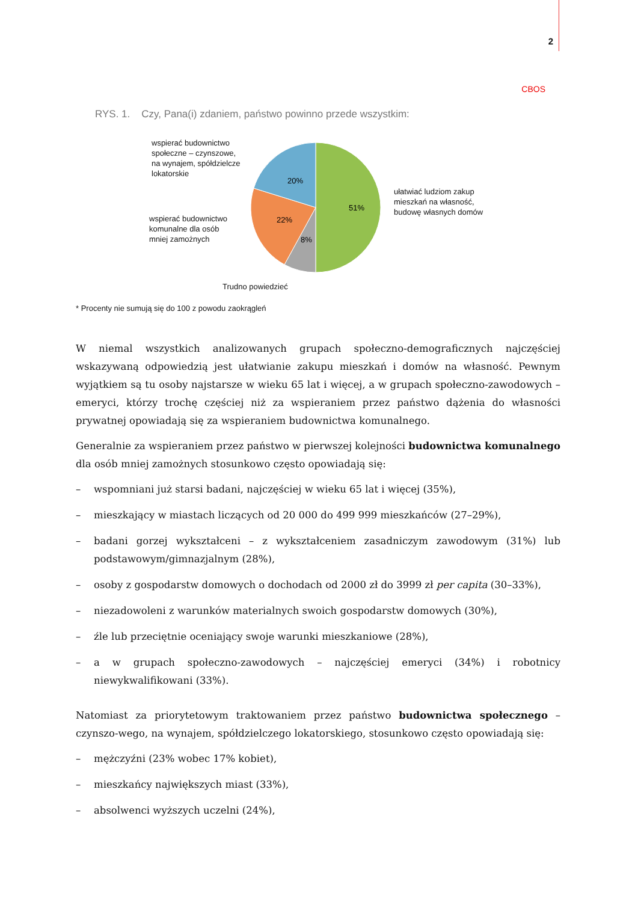2
CBOS
RYS. 1. Czy, Pana(i) zdaniem, państwo powinno przede wszystkim:
wspierać budownictwo
społeczne – czynszowe,
na wynajem, spółdzielcze
lokatorskie
wspierać budownictwo
komunalne dla osób
mniej zamożnych
51%
20%
22%
8%
ułatwiać ludziom zakup
mieszkań na własność,
budowę własnych domów
Trudno powiedzieć
* Procenty nie sumują się do 100 z powodu zaokrągleń
W niemal wszystkich analizowanych grupach społeczno-demograficznych najczęściej wskazywaną odpowiedzią jest ułatwianie zakupu mieszkań i domów na własność. Pewnym wyjątkiem są tu osoby najstarsze w wieku 65 lat i więcej, a w grupach społeczno-zawodowych – emeryci, którzy trochę częściej niż za wspieraniem przez państwo dążenia do własności prywatnej opowiadają się za wspieraniem budownictwa komunalnego.
Generalnie za wspieraniem przez państwo w pierwszej kolejności budownictwa komunalnego dla osób mniej zamożnych stosunkowo często opowiadają się:
– wspomniani już starsi badani, najczęściej w wieku 65 lat i więcej (35%),
– mieszkający w miastach liczących od 20 000 do 499 999 mieszkańców (27–29%),
– badani gorzej wykształceni – z wykształceniem zasadniczym zawodowym (31%) lub podstawowym/gimnazjalnym (28%),
– osoby z gospodarstw domowych o dochodach od 2000 zł do 3999 zł per capita (30–33%),
– niezadowoleni z warunków materialnych swoich gospodarstw domowych (30%),
– źle lub przeciętnie oceniający swoje warunki mieszkaniowe (28%),
– a w grupach społeczno-zawodowych – najczęściej emeryci (34%) i robotnicy niewykwalifikowani (33%).
Natomiast za priorytetowym traktowaniem przez państwo budownictwa społecznego – czynszo-wego, na wynajem, spółdzielczego lokatorskiego, stosunkowo często opowiadają się:
– mężczyźni (23% wobec 17% kobiet),
– mieszkańcy największych miast (33%),
– absolwenci wyższych uczelni (24%),